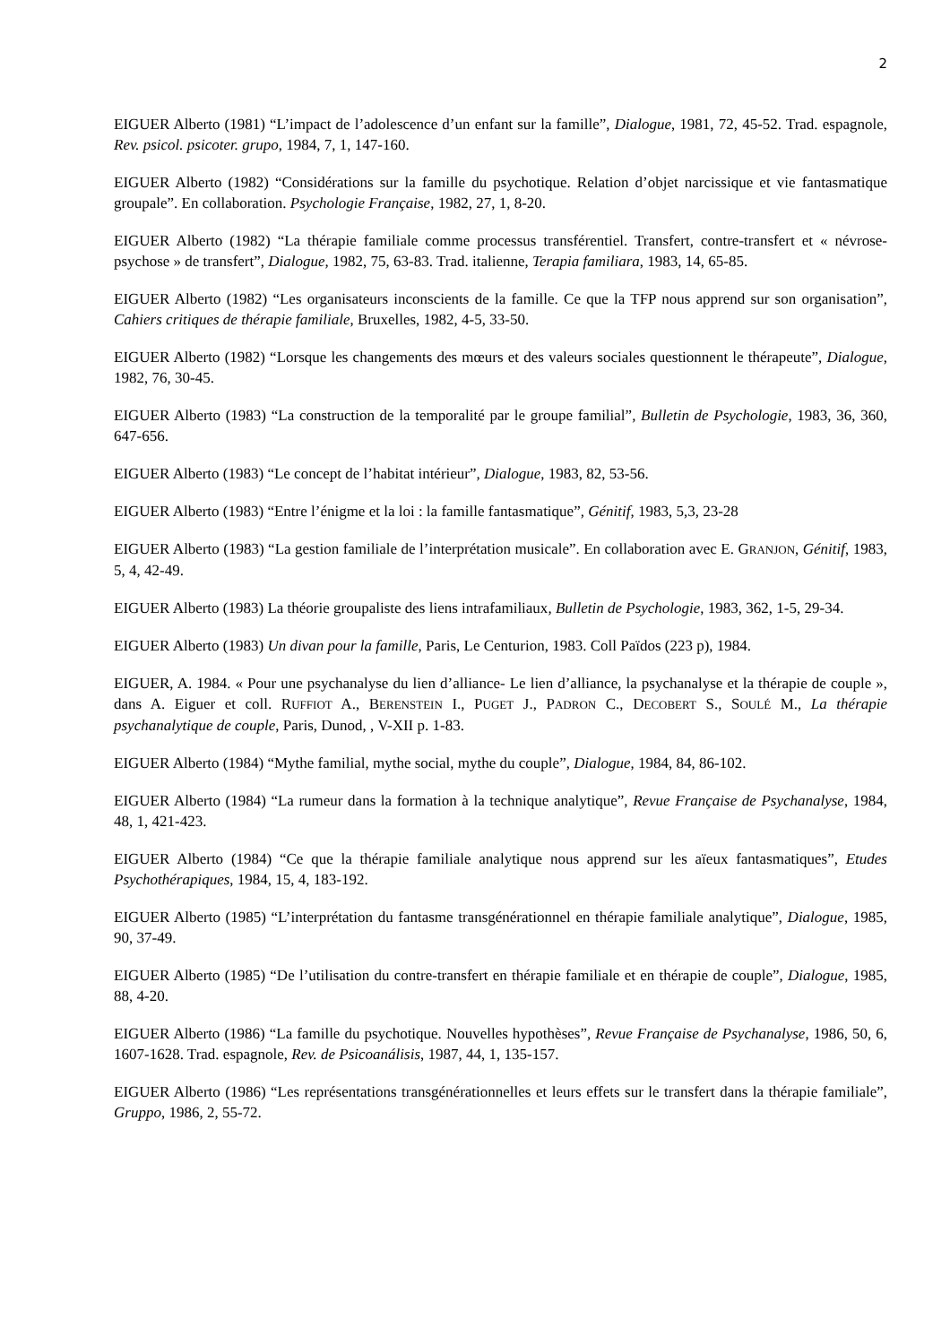2
EIGUER Alberto (1981) “L’impact de l’adolescence d’un enfant sur la famille”, Dialogue, 1981, 72, 45-52. Trad. espagnole, Rev. psicol. psicoter. grupo, 1984, 7, 1, 147-160.
EIGUER Alberto (1982) “Considérations sur la famille du psychotique. Relation d’objet narcissique et vie fantasmatique groupale”. En collaboration. Psychologie Française, 1982, 27, 1, 8-20.
EIGUER Alberto (1982) “La thérapie familiale comme processus transférentiel. Transfert, contre-transfert et « névrose-psychose » de transfert”, Dialogue, 1982, 75, 63-83. Trad. italienne, Terapia familiara, 1983, 14, 65-85.
EIGUER Alberto (1982) “Les organisateurs inconscients de la famille. Ce que la TFP nous apprend sur son organisation”, Cahiers critiques de thérapie familiale, Bruxelles, 1982, 4-5, 33-50.
EIGUER Alberto (1982) “Lorsque les changements des mœurs et des valeurs sociales questionnent le thérapeute”, Dialogue, 1982, 76, 30-45.
EIGUER Alberto (1983) “La construction de la temporalité par le groupe familial”, Bulletin de Psychologie, 1983, 36, 360, 647-656.
EIGUER Alberto (1983) “Le concept de l’habitat intérieur”, Dialogue, 1983, 82, 53-56.
EIGUER Alberto (1983) “Entre l’énigme et la loi : la famille fantasmatique”, Génitif, 1983, 5,3, 23-28
EIGUER Alberto (1983) “La gestion familiale de l’interprétation musicale”. En collaboration avec E. GRANJON, Génitif, 1983, 5, 4, 42-49.
EIGUER Alberto (1983) La théorie groupaliste des liens intrafamiliaux, Bulletin de Psychologie, 1983, 362, 1-5, 29-34.
EIGUER Alberto (1983) Un divan pour la famille, Paris, Le Centurion, 1983. Coll Païdos (223 p), 1984.
EIGUER, A. 1984. « Pour une psychanalyse du lien d’alliance- Le lien d’alliance, la psychanalyse et la thérapie de couple », dans A. Eiguer et coll. RUFFIOT A., BERENSTEIN I., PUGET J., PADRON C., DECOBERT S., SOULÉ M., La thérapie psychanalytique de couple, Paris, Dunod, , V-XII p. 1-83.
EIGUER Alberto (1984) “Mythe familial, mythe social, mythe du couple”, Dialogue, 1984, 84, 86-102.
EIGUER Alberto (1984) “La rumeur dans la formation à la technique analytique”, Revue Française de Psychanalyse, 1984, 48, 1, 421-423.
EIGUER Alberto (1984) “Ce que la thérapie familiale analytique nous apprend sur les aïeux fantasmatiques”, Etudes Psychothérapiques, 1984, 15, 4, 183-192.
EIGUER Alberto (1985) “L’interprétation du fantasme transgénérationnel en thérapie familiale analytique”, Dialogue, 1985, 90, 37-49.
EIGUER Alberto (1985) “De l’utilisation du contre-transfert en thérapie familiale et en thérapie de couple”, Dialogue, 1985, 88, 4-20.
EIGUER Alberto (1986) “La famille du psychotique. Nouvelles hypothèses”, Revue Française de Psychanalyse, 1986, 50, 6, 1607-1628. Trad. espagnole, Rev. de Psicoanálisis, 1987, 44, 1, 135-157.
EIGUER Alberto (1986) “Les représentations transgénérationnelles et leurs effets sur le transfert dans la thérapie familiale”, Gruppo, 1986, 2, 55-72.